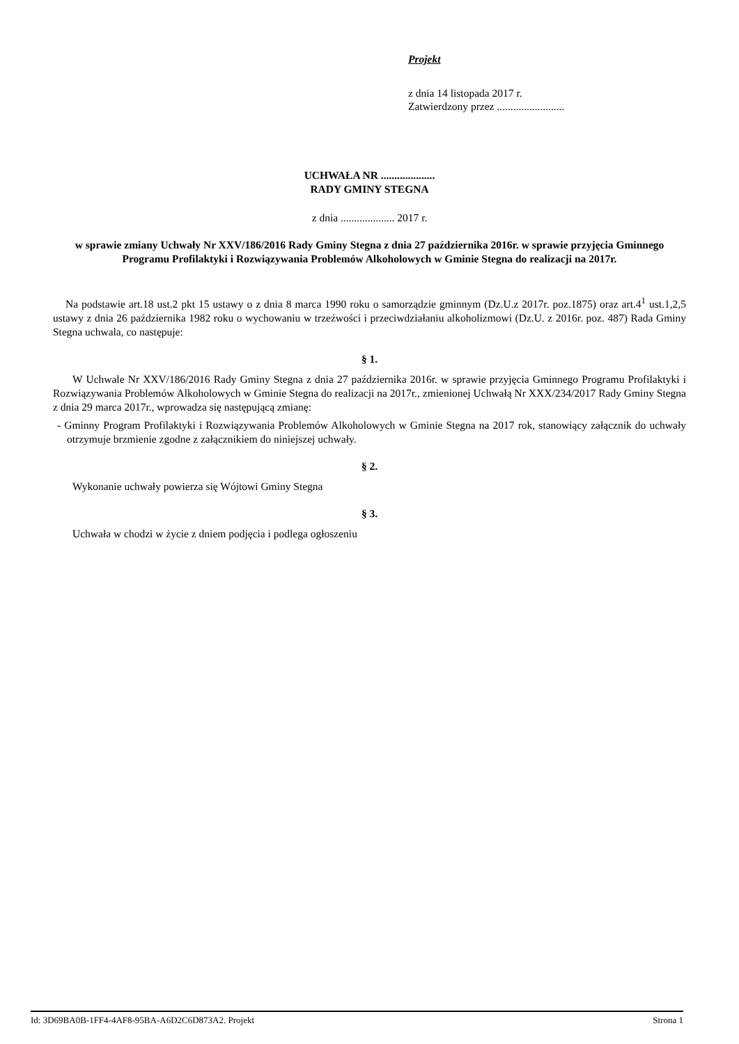Projekt
z dnia 14 listopada 2017 r.
Zatwierdzony przez .........................
UCHWAŁA NR ....................
RADY GMINY STEGNA
z dnia .................... 2017 r.
w sprawie zmiany Uchwały Nr XXV/186/2016 Rady Gminy Stegna z dnia 27 października 2016r. w sprawie przyjęcia Gminnego Programu Profilaktyki i Rozwiązywania Problemów Alkoholowych w Gminie Stegna do realizacji na 2017r.
Na podstawie art.18 ust.2 pkt 15 ustawy o z dnia 8 marca 1990 roku o samorządzie gminnym (Dz.U.z 2017r. poz.1875) oraz art.4<sup>1</sup> ust.1,2,5 ustawy z dnia 26 października 1982 roku o wychowaniu w trzeźwości i przeciwdziałaniu alkoholizmowi (Dz.U. z 2016r. poz. 487) Rada Gminy Stegna uchwala, co następuje:
§ 1.
W Uchwale Nr XXV/186/2016 Rady Gminy Stegna z dnia 27 października 2016r. w sprawie przyjęcia Gminnego Programu Profilaktyki i Rozwiązywania Problemów Alkoholowych w Gminie Stegna do realizacji na 2017r., zmienionej Uchwałą Nr XXX/234/2017 Rady Gminy Stegna z dnia 29 marca 2017r., wprowadza się następującą zmianę:
- Gminny Program Profilaktyki i Rozwiązywania Problemów Alkoholowych w Gminie Stegna na 2017 rok, stanowiący załącznik do uchwały otrzymuje brzmienie zgodne z załącznikiem do niniejszej uchwały.
§ 2.
Wykonanie uchwały powierza się Wójtowi Gminy Stegna
§ 3.
Uchwała w chodzi w życie z dniem podjęcia i podlega ogłoszeniu
Id: 3D69BA0B-1FF4-4AF8-95BA-A6D2C6D873A2. Projekt Strona 1